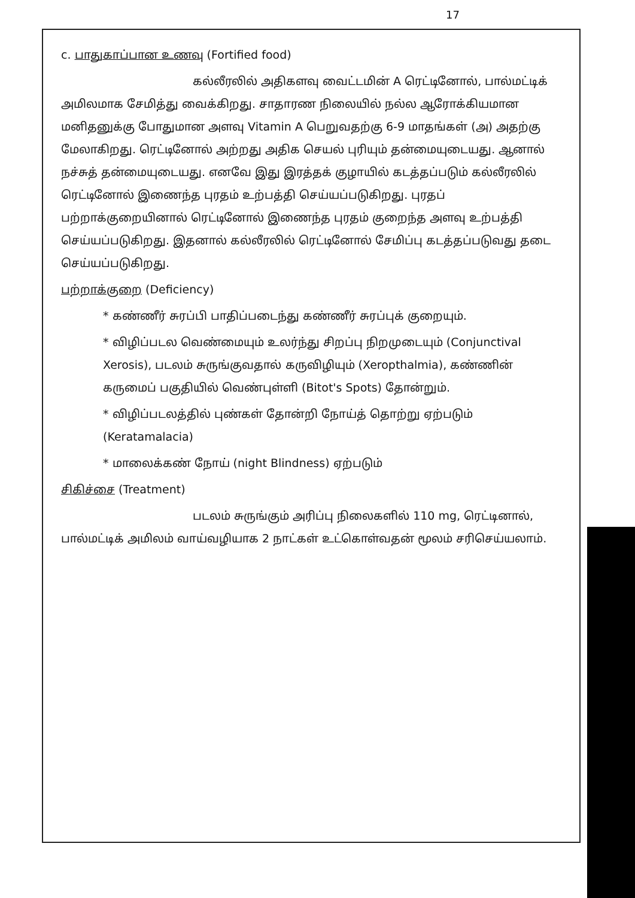17
c. பாதுகாப்பான உணவு (Fortified food)
கல்லீரலில் அதிகளவு வைட்டமின் A ரெட்டினோல், பால்மட்டிக் அமிலமாக சேமித்து வைக்கிறது. சாதாரண நிலையில் நல்ல ஆரோக்கியமான மனிதனுக்கு போதுமான அளவு Vitamin A பெறுவதற்கு 6-9 மாதங்கள் (அ) அதற்கு மேலாகிறது. ரெட்டினோல் அற்றது அதிக செயல் புரியும் தன்மையுடையது. ஆனால் நச்சுத் தன்மையுடையது. எனவே இது இரத்தக் குழாயில் கடத்தப்படும் கல்லீரலில் ரெட்டினோல் இணைந்த புரதம் உற்பத்தி செய்யப்படுகிறது. புரதப் பற்றாக்குறையினால் ரெட்டினோல் இணைந்த புரதம் குறைந்த அளவு உற்பத்தி செய்யப்படுகிறது. இதனால் கல்லீரலில் ரெட்டினோல் சேமிப்பு கடத்தப்படுவது தடை செய்யப்படுகிறது.
பற்றாக்குறை (Deficiency)
* கண்ணீர் சுரப்பி பாதிப்படைந்து கண்ணீர் சுரப்புக் குறையும்.
* விழிப்படல வெண்மையும் உலர்ந்து சிறப்பு நிறமுடையும் (Conjunctival Xerosis), படலம் சுருங்குவதால் கருவிழியும் (Xeropthalmia), கண்ணின் கருமைப் பகுதியில் வெண்புள்ளி (Bitot's Spots) தோன்றும்.
* விழிப்படலத்தில் புண்கள் தோன்றி நோய்த் தொற்று ஏற்படும் (Keratamalacia)
* மாலைக்கண் நோய் (night Blindness) ஏற்படும்
சிகிச்சை (Treatment)
படலம் சுருங்கும் அரிப்பு நிலைகளில் 110 mg, ரெட்டினால், பால்மட்டிக் அமிலம் வாய்வழியாக 2 நாட்கள் உட்கொள்வதன் மூலம் சரிசெய்யலாம்.